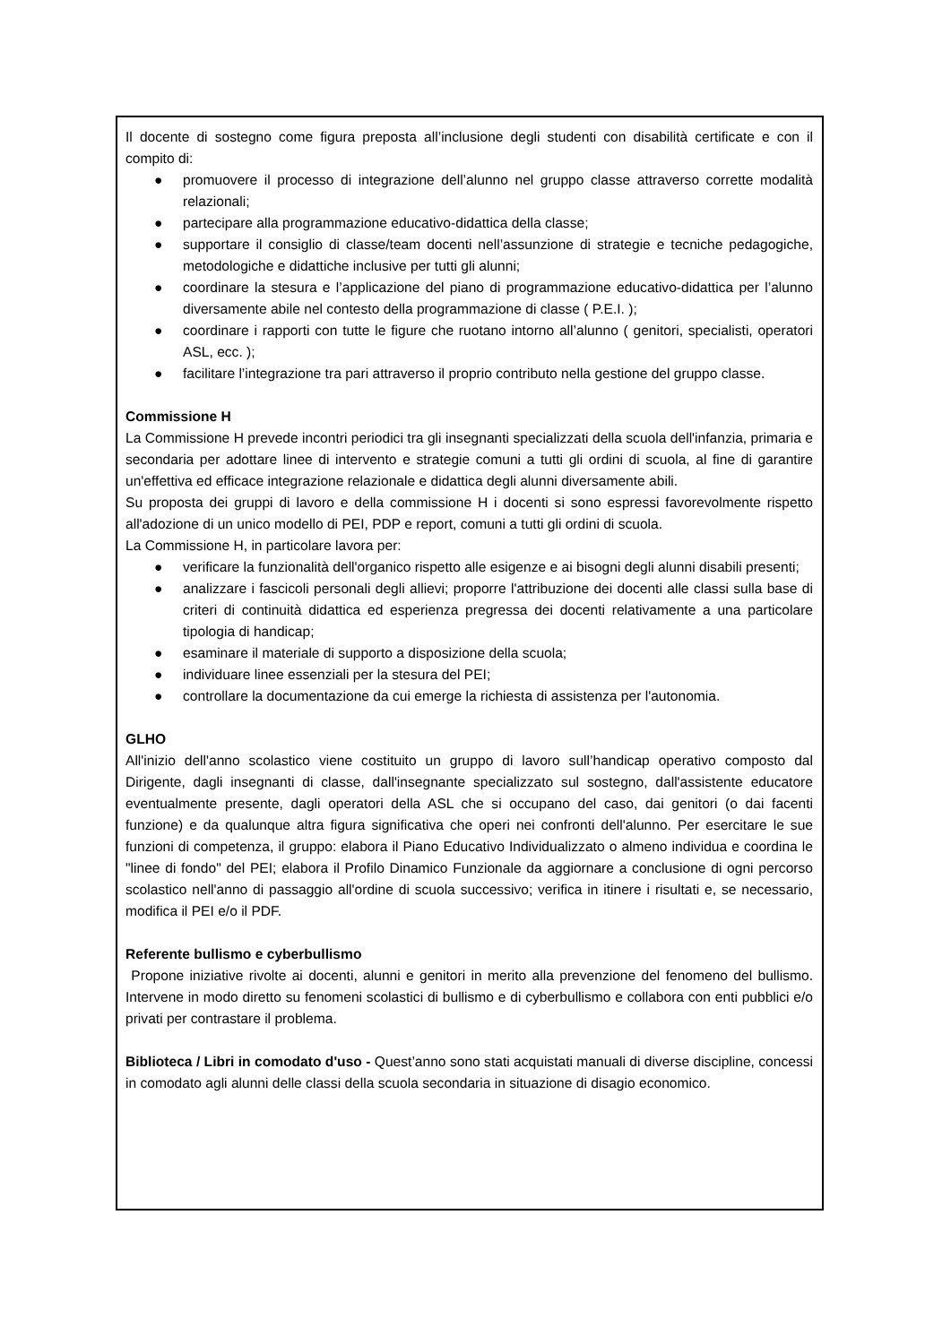Il docente di sostegno come figura preposta all’inclusione degli studenti con disabilità certificate e con il compito di:
● promuovere il processo di integrazione dell’alunno nel gruppo classe attraverso corrette modalità relazionali;
● partecipare alla programmazione educativo-didattica della classe;
● supportare il consiglio di classe/team docenti nell’assunzione di strategie e tecniche pedagogiche, metodologiche e didattiche inclusive per tutti gli alunni;
● coordinare la stesura e l’applicazione del piano di programmazione educativo-didattica per l’alunno diversamente abile nel contesto della programmazione di classe ( P.E.I. );
● coordinare i rapporti con tutte le figure che ruotano intorno all’alunno ( genitori, specialisti, operatori ASL, ecc. );
● facilitare l’integrazione tra pari attraverso il proprio contributo nella gestione del gruppo classe.
Commissione H
La Commissione H prevede incontri periodici tra gli insegnanti specializzati della scuola dell'infanzia, primaria e secondaria per adottare linee di intervento e strategie comuni a tutti gli ordini di scuola, al fine di garantire un'effettiva ed efficace integrazione relazionale e didattica degli alunni diversamente abili.
Su proposta dei gruppi di lavoro e della commissione H i docenti si sono espressi favorevolmente rispetto all'adozione di un unico modello di PEI, PDP e report, comuni a tutti gli ordini di scuola.
La Commissione H, in particolare lavora per:
● verificare la funzionalità dell'organico rispetto alle esigenze e ai bisogni degli alunni disabili presenti;
● analizzare i fascicoli personali degli allievi; proporre l'attribuzione dei docenti alle classi sulla base di criteri di continuità didattica ed esperienza pregressa dei docenti relativamente a una particolare tipologia di handicap;
● esaminare il materiale di supporto a disposizione della scuola;
● individuare linee essenziali per la stesura del PEI;
● controllare la documentazione da cui emerge la richiesta di assistenza per l'autonomia.
GLHO
All'inizio dell'anno scolastico viene costituito un gruppo di lavoro sull’handicap operativo composto dal Dirigente, dagli insegnanti di classe, dall'insegnante specializzato sul sostegno, dall'assistente educatore eventualmente presente, dagli operatori della ASL che si occupano del caso, dai genitori (o dai facenti funzione) e da qualunque altra figura significativa che operi nei confronti dell'alunno. Per esercitare le sue funzioni di competenza, il gruppo: elabora il Piano Educativo Individualizzato o almeno individua e coordina le "linee di fondo" del PEI; elabora il Profilo Dinamico Funzionale da aggiornare a conclusione di ogni percorso scolastico nell'anno di passaggio all'ordine di scuola successivo; verifica in itinere i risultati e, se necessario, modifica il PEI e/o il PDF.
Referente bullismo e cyberbullismo
Propone iniziative rivolte ai docenti, alunni e genitori in merito alla prevenzione del fenomeno del bullismo. Intervene in modo diretto su fenomeni scolastici di bullismo e di cyberbullismo e collabora con enti pubblici e/o privati per contrastare il problema.
Biblioteca / Libri in comodato d'uso - Quest’anno sono stati acquistati manuali di diverse discipline, concessi in comodato agli alunni delle classi della scuola secondaria in situazione di disagio economico.